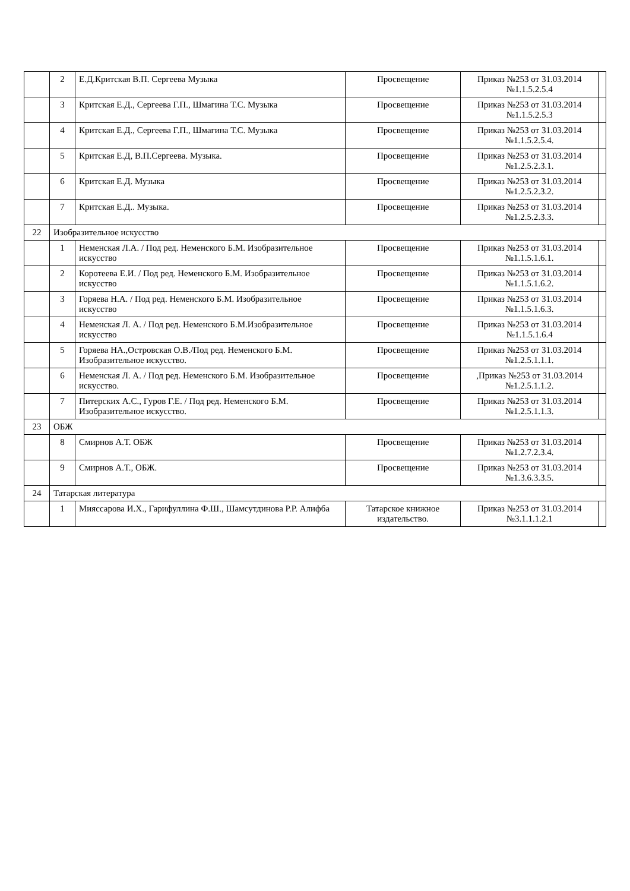| | 2 | Е.Д.Критская В.П. Сергеева Музыка | Просвещение | Приказ №253 от 31.03.2014 №1.1.5.2.5.4 | |
| | 3 | Критская Е.Д., Сергеева Г.П., Шмагина Т.С. Музыка | Просвещение | Приказ №253 от 31.03.2014 №1.1.5.2.5.3 | |
| | 4 | Критская Е.Д., Сергеева Г.П., Шмагина Т.С. Музыка | Просвещение | Приказ №253 от 31.03.2014 №1.1.5.2.5.4. | |
| | 5 | Критская Е.Д, В.П.Сергеева. Музыка. | Просвещение | Приказ №253 от 31.03.2014 №1.2.5.2.3.1. | |
| | 6 | Критская Е.Д. Музыка | Просвещение | Приказ №253 от 31.03.2014 №1.2.5.2.3.2. | |
| | 7 | Критская Е.Д.. Музыка. | Просвещение | Приказ №253 от 31.03.2014 №1.2.5.2.3.3. | |
| 22 | Изобразительное искусство | | | | |
| | 1 | Неменская Л.А. / Под ред. Неменского Б.М. Изобразительное искусство | Просвещение | Приказ №253 от 31.03.2014 №1.1.5.1.6.1. | |
| | 2 | Коротеева Е.И. / Под ред. Неменского Б.М. Изобразительное искусство | Просвещение | Приказ №253 от 31.03.2014 №1.1.5.1.6.2. | |
| | 3 | Горяева Н.А. / Под ред. Неменского Б.М. Изобразительное искусство | Просвещение | Приказ №253 от 31.03.2014 №1.1.5.1.6.3. | |
| | 4 | Неменская Л. А. / Под ред. Неменского Б.М.Изобразительное искусство | Просвещение | Приказ №253 от 31.03.2014 №1.1.5.1.6.4 | |
| | 5 | Горяева НА.,Островская О.В./Под ред. Неменского Б.М. Изобразительное искусство. | Просвещение | Приказ №253 от 31.03.2014 №1.2.5.1.1.1. | |
| | 6 | Неменская Л. А. / Под ред. Неменского Б.М. Изобразительное искусство. | Просвещение | ,Приказ №253 от 31.03.2014 №1.2.5.1.1.2. | |
| | 7 | Питерских А.С., Гуров Г.Е. / Под ред. Неменского Б.М. Изобразительное искусство. | Просвещение | Приказ №253 от 31.03.2014 №1.2.5.1.1.3. | |
| 23 | ОБЖ | | | | |
| | 8 | Смирнов А.Т. ОБЖ | Просвещение | Приказ №253 от 31.03.2014 №1.2.7.2.3.4. | |
| | 9 | Смирнов А.Т., ОБЖ. | Просвещение | Приказ №253 от 31.03.2014 №1.3.6.3.3.5. | |
| 24 | Татарская литература | | | | |
| | 1 | Мияссарова И.Х., Гарифуллина Ф.Ш., Шамсутдинова Р.Р. Алифба | Татарское книжное издательство. | Приказ №253 от 31.03.2014 №3.1.1.1.2.1 | |